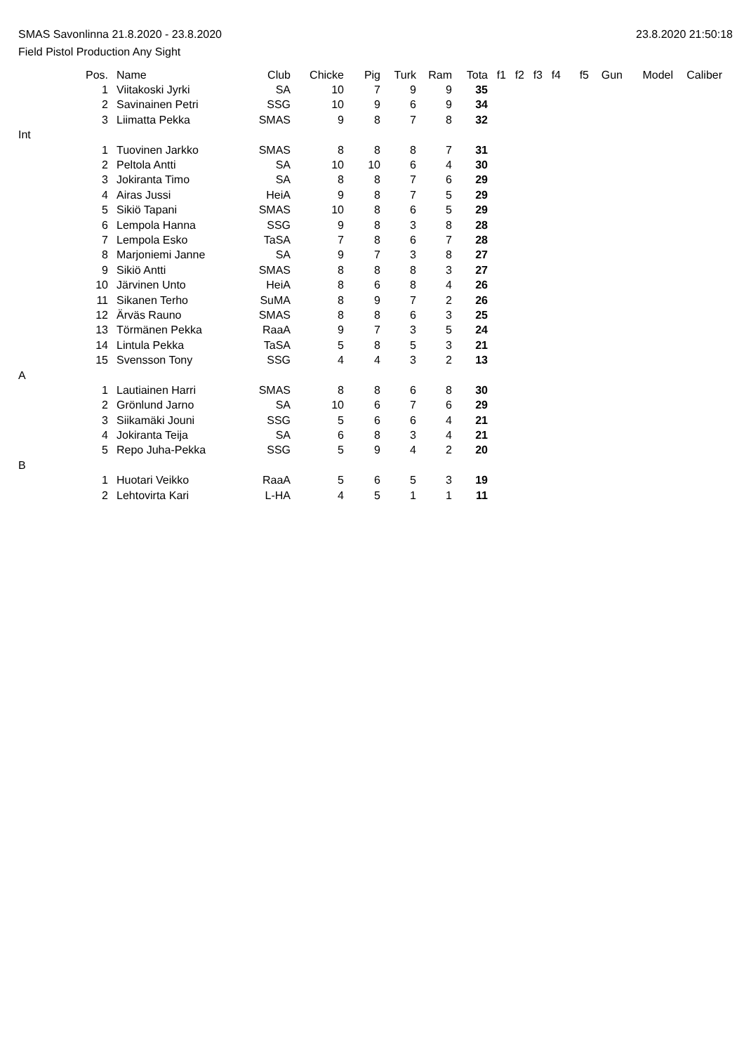SMAS Savonlinna 21.8.2020 - 23.8.2020 23.8.2020 21:50:18
Field Pistol Production Any Sight
| | Pos. | Name | Club | Chicke | Pig | Turk | Ram | Tota | f1 | f2 | f3 | f4 | f5 | Gun | Model | Caliber |
| --- | --- | --- | --- | --- | --- | --- | --- | --- | --- | --- | --- | --- | --- | --- | --- | --- |
| | 1 | Viitakoski Jyrki | SA | 10 | 7 | 9 | 9 | 35 | | | | | | | | |
| | 2 | Savinainen Petri | SSG | 10 | 9 | 6 | 9 | 34 | | | | | | | | |
| | 3 | Liimatta Pekka | SMAS | 9 | 8 | 7 | 8 | 32 | | | | | | | | |
| Int | | | | | | | | | | | | | | | | |
| | 1 | Tuovinen Jarkko | SMAS | 8 | 8 | 8 | 7 | 31 | | | | | | | | |
| | 2 | Peltola Antti | SA | 10 | 10 | 6 | 4 | 30 | | | | | | | | |
| | 3 | Jokiranta Timo | SA | 8 | 8 | 7 | 6 | 29 | | | | | | | | |
| | 4 | Airas Jussi | HeiA | 9 | 8 | 7 | 5 | 29 | | | | | | | | |
| | 5 | Sikiö Tapani | SMAS | 10 | 8 | 6 | 5 | 29 | | | | | | | | |
| | 6 | Lempola Hanna | SSG | 9 | 8 | 3 | 8 | 28 | | | | | | | | |
| | 7 | Lempola Esko | TaSA | 7 | 8 | 6 | 7 | 28 | | | | | | | | |
| | 8 | Marjoniemi Janne | SA | 9 | 7 | 3 | 8 | 27 | | | | | | | | |
| | 9 | Sikiö Antti | SMAS | 8 | 8 | 8 | 3 | 27 | | | | | | | | |
| | 10 | Järvinen Unto | HeiA | 8 | 6 | 8 | 4 | 26 | | | | | | | | |
| | 11 | Sikanen Terho | SuMA | 8 | 9 | 7 | 2 | 26 | | | | | | | | |
| | 12 | Ärväs Rauno | SMAS | 8 | 8 | 6 | 3 | 25 | | | | | | | | |
| | 13 | Törmänen Pekka | RaaA | 9 | 7 | 3 | 5 | 24 | | | | | | | | |
| | 14 | Lintula Pekka | TaSA | 5 | 8 | 5 | 3 | 21 | | | | | | | | |
| | 15 | Svensson Tony | SSG | 4 | 4 | 3 | 2 | 13 | | | | | | | | |
| A | | | | | | | | | | | | | | | | |
| | 1 | Lautiainen Harri | SMAS | 8 | 8 | 6 | 8 | 30 | | | | | | | | |
| | 2 | Grönlund Jarno | SA | 10 | 6 | 7 | 6 | 29 | | | | | | | | |
| | 3 | Siikamäki Jouni | SSG | 5 | 6 | 6 | 4 | 21 | | | | | | | | |
| | 4 | Jokiranta Teija | SA | 6 | 8 | 3 | 4 | 21 | | | | | | | | |
| | 5 | Repo Juha-Pekka | SSG | 5 | 9 | 4 | 2 | 20 | | | | | | | | |
| B | | | | | | | | | | | | | | | | |
| | 1 | Huotari Veikko | RaaA | 5 | 6 | 5 | 3 | 19 | | | | | | | | |
| | 2 | Lehtovirta Kari | L-HA | 4 | 5 | 1 | 1 | 11 | | | | | | | | |